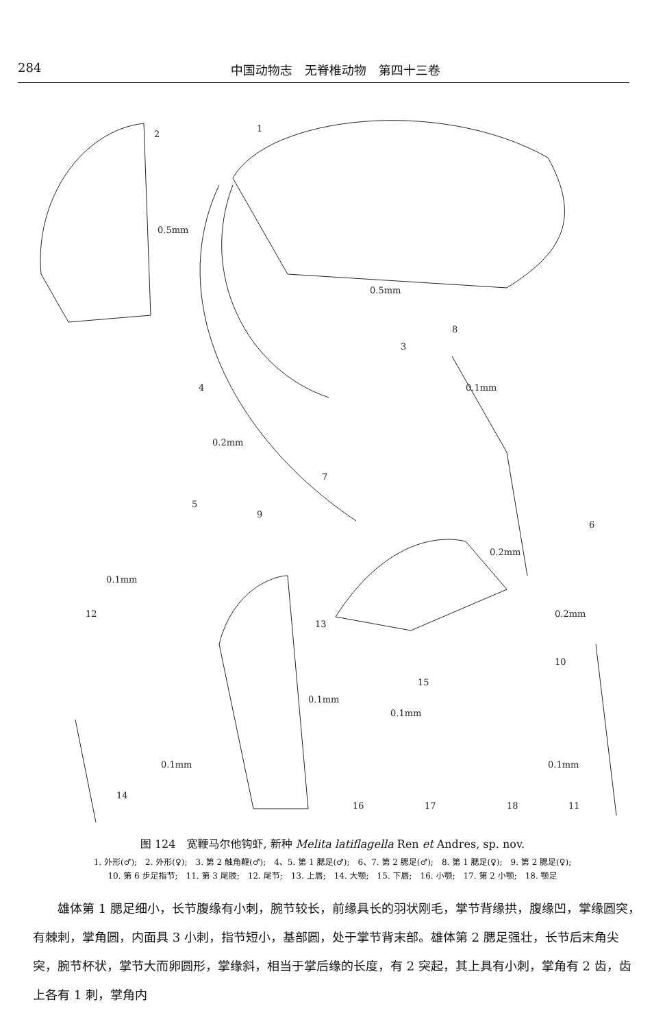284 中国动物志　无脊椎动物　第四十三卷
1
2
3
4
5
6
7
8
9
10
11
12
13
14
15
16
17
18
0.5mm
0.5mm
0.1mm
0.2mm
0.1mm
0.2mm
0.2mm
0.1mm
0.1mm
0.1mm
0.1mm
图 124　宽鞭马尔他钩虾, 新种 Melita latiflagella Ren et Andres, sp. nov.
1. 外形(♂);　2. 外形(♀);　3. 第 2 触角鞭(♂);　4、5. 第 1 腮足(♂);　6、7. 第 2 腮足(♂);　8. 第 1 腮足(♀);　9. 第 2 腮足(♀);
10. 第 6 步足指节;　11. 第 3 尾肢;　12. 尾节;　13. 上唇;　14. 大颚;　15. 下唇;　16. 小颚;　17. 第 2 小颚;　18. 颚足
雄体第 1 腮足细小，长节腹缘有小刺，腕节较长，前缘具长的羽状刚毛，掌节背缘拱，腹缘凹，掌缘圆突，有棘刺，掌角圆，内面具 3 小刺，指节短小，基部圆，处于掌节背末部。雄体第 2 腮足强壮，长节后末角尖突，腕节杯状，掌节大而卵圆形，掌缘斜，相当于掌后缘的长度，有 2 突起，其上具有小刺，掌角有 2 齿，齿上各有 1 刺，掌角内